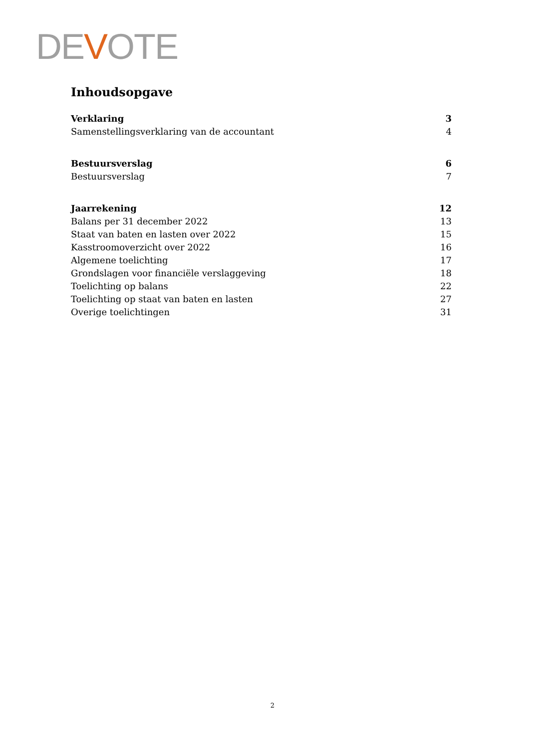DEVOTE
Inhoudsopgave
Verklaring 3
Samenstellingsverklaring van de accountant 4
Bestuursverslag 6
Bestuursverslag 7
Jaarrekening 12
Balans per 31 december 2022 13
Staat van baten en lasten over 2022 15
Kasstroomoverzicht over 2022 16
Algemene toelichting 17
Grondslagen voor financiële verslaggeving 18
Toelichting op balans 22
Toelichting op staat van baten en lasten 27
Overige toelichtingen 31
2